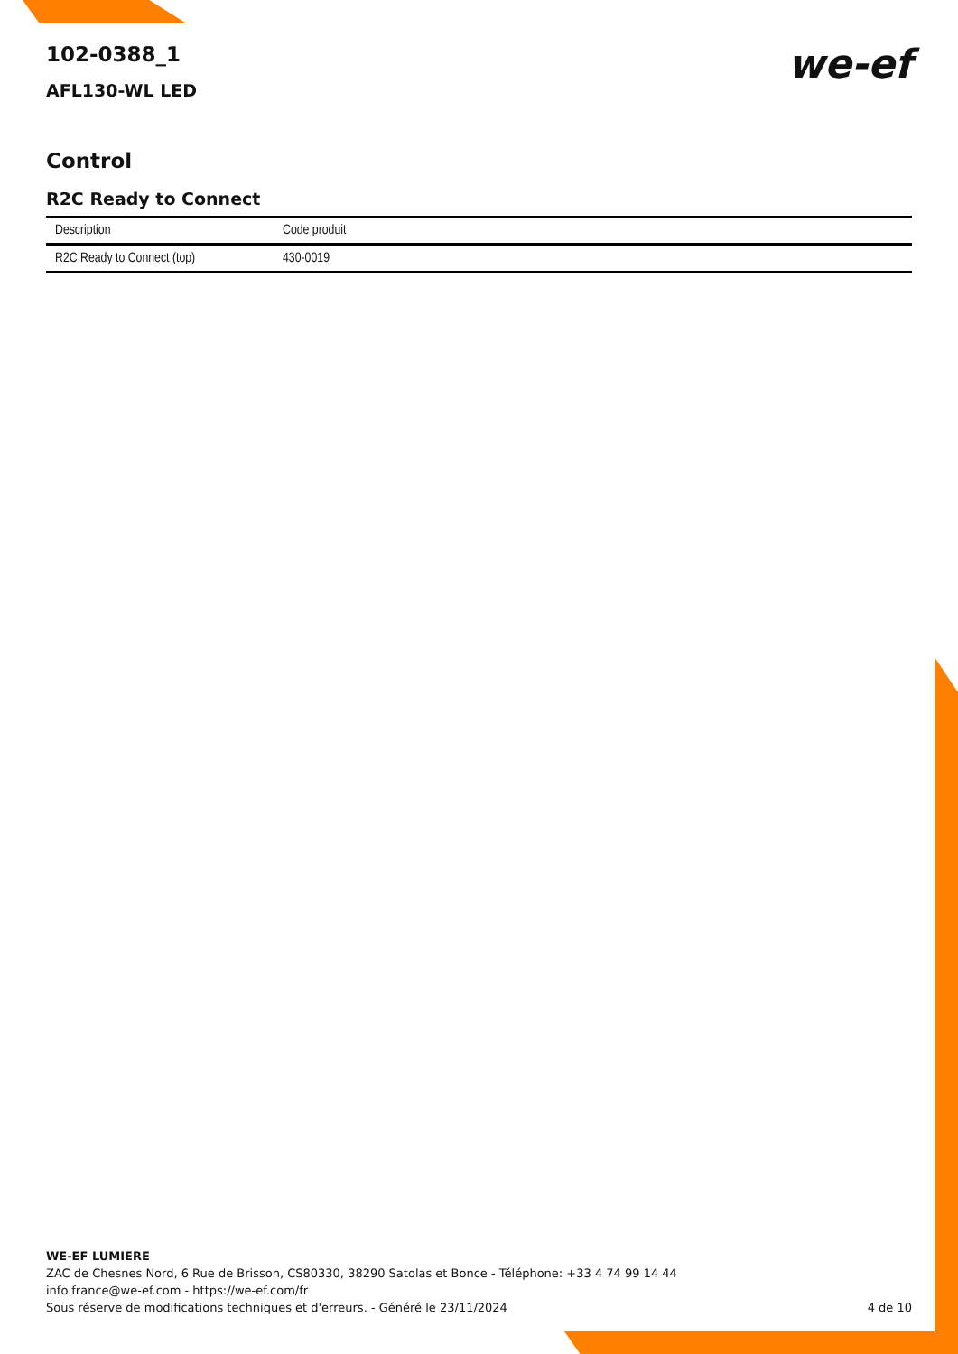102-0388_1
AFL130-WL LED
we-ef
Control
R2C Ready to Connect
| Description | Code produit |
| --- | --- |
| R2C Ready to Connect (top) | 430-0019 |
WE-EF LUMIERE
ZAC de Chesnes Nord, 6 Rue de Brisson, CS80330, 38290 Satolas et Bonce - Téléphone: +33 4 74 99 14 44
info.france@we-ef.com - https://we-ef.com/fr
Sous réserve de modifications techniques et d'erreurs. - Généré le 23/11/2024 4 de 10